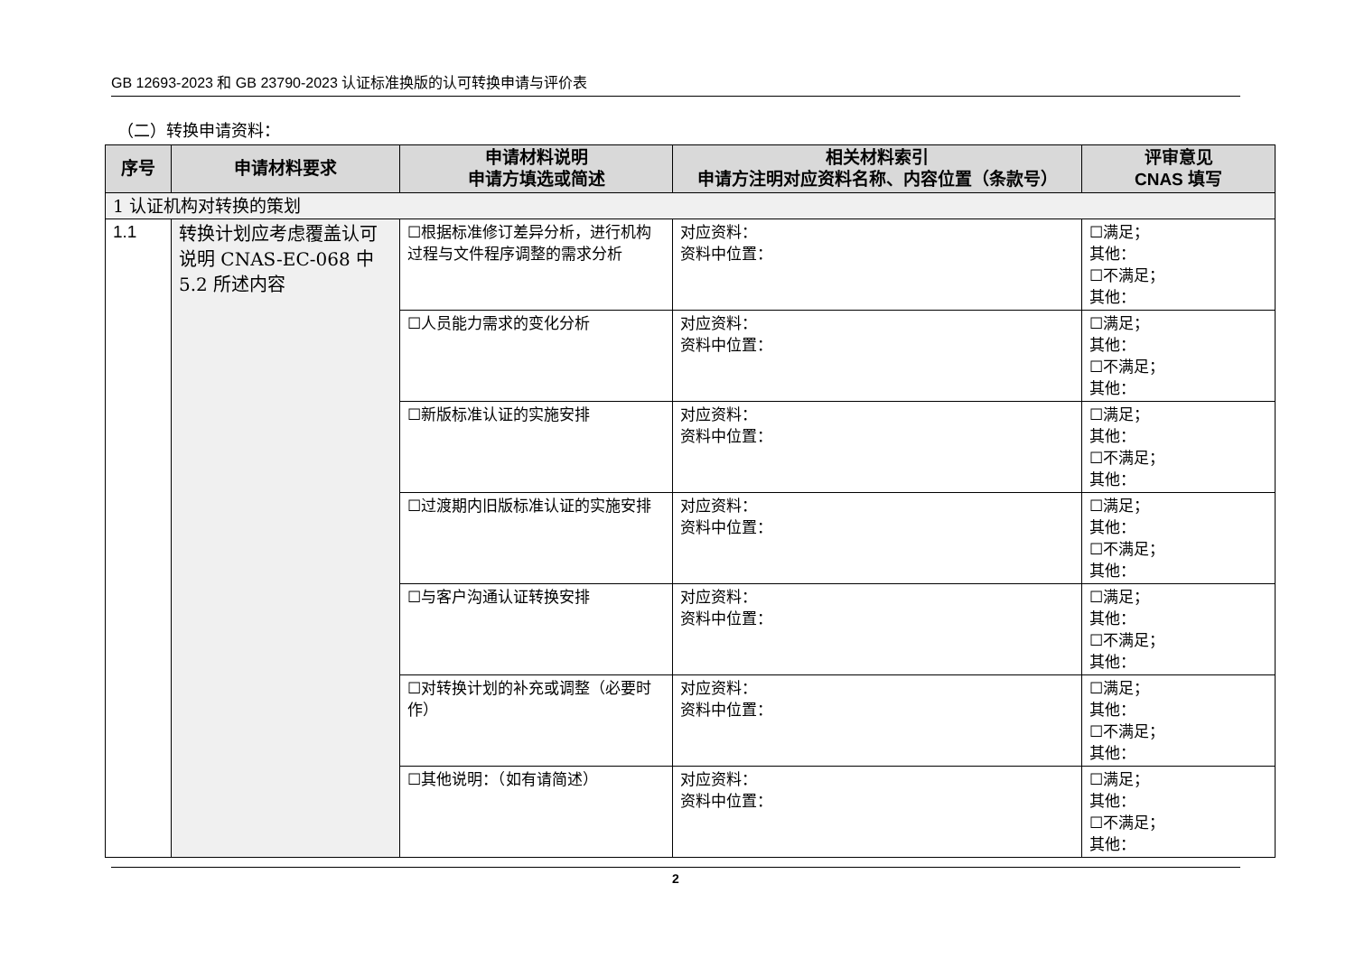GB 12693-2023 和 GB 23790-2023 认证标准换版的认可转换申请与评价表
（二）转换申请资料：
| 序号 | 申请材料要求 | 申请材料说明 申请方填选或简述 | 相关材料索引 申请方注明对应资料名称、内容位置（条款号） | 评审意见 CNAS 填写 |
| --- | --- | --- | --- | --- |
| 1 认证机构对转换的策划 | | | | |
| 1.1 | 转换计划应考虑覆盖认可说明 CNAS-EC-068 中 5.2 所述内容 | ☐根据标准修订差异分析，进行机构过程与文件程序调整的需求分析 | 对应资料： 资料中位置： | ☐满足； 其他： ☐不满足； 其他： |
| | | ☐人员能力需求的变化分析 | 对应资料： 资料中位置： | ☐满足； 其他： ☐不满足； 其他： |
| | | ☐新版标准认证的实施安排 | 对应资料： 资料中位置： | ☐满足； 其他： ☐不满足； 其他： |
| | | ☐过渡期内旧版标准认证的实施安排 | 对应资料： 资料中位置： | ☐满足； 其他： ☐不满足； 其他： |
| | | ☐与客户沟通认证转换安排 | 对应资料： 资料中位置： | ☐满足； 其他： ☐不满足； 其他： |
| | | ☐对转换计划的补充或调整（必要时作） | 对应资料： 资料中位置： | ☐满足； 其他： ☐不满足； 其他： |
| | | ☐其他说明：（如有请简述） | 对应资料： 资料中位置： | ☐满足； 其他： ☐不满足； 其他： |
2